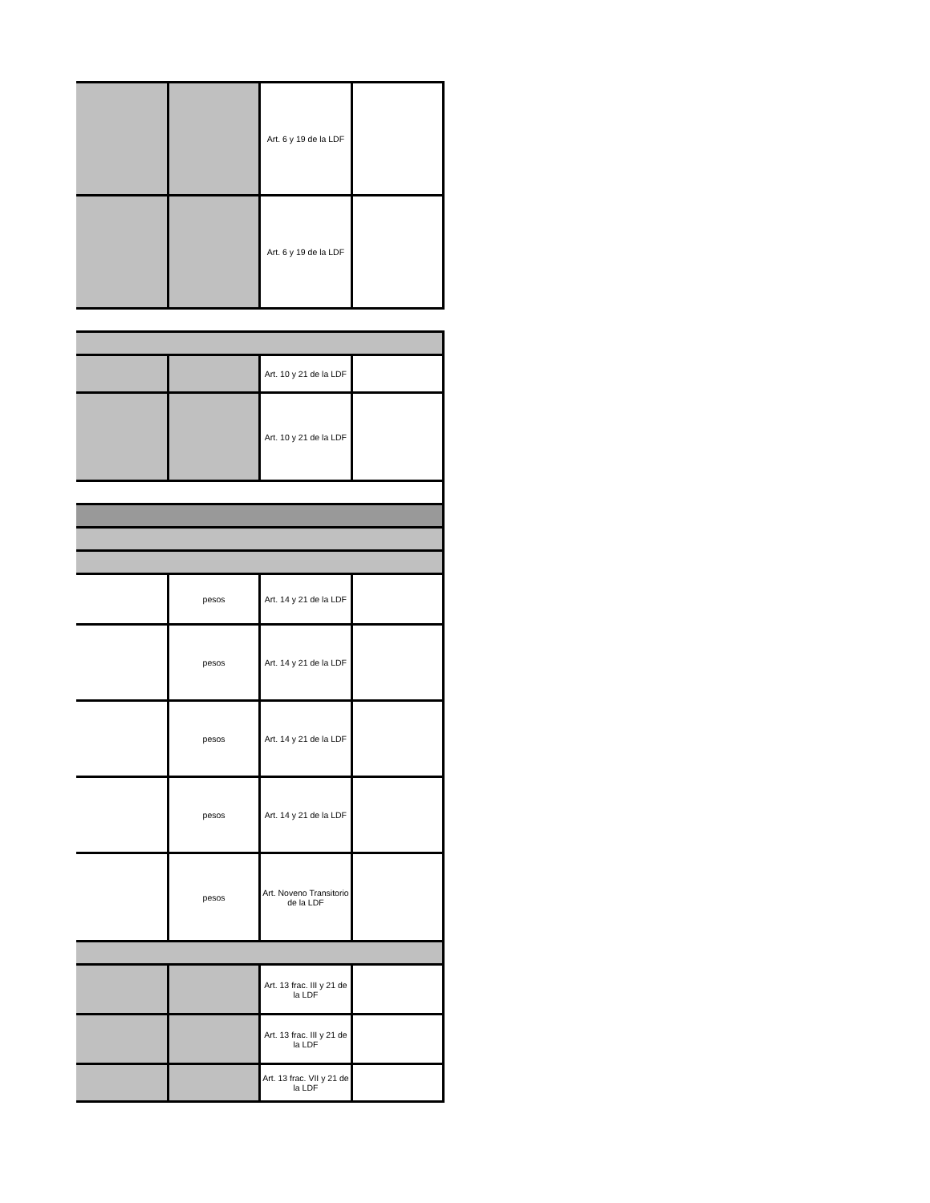| | | Art. 6 y 19 de la LDF | |
| | | Art. 6 y 19 de la LDF | |
| | | Art. 10 y 21 de la LDF | |
| | | Art. 10 y 21 de la LDF | |
| | pesos | Art. 14 y 21 de la LDF | |
| | pesos | Art. 14 y 21 de la LDF | |
| | pesos | Art. 14 y 21 de la LDF | |
| | pesos | Art. 14 y 21 de la LDF | |
| | pesos | Art. Noveno Transitorio de la LDF | |
| | | Art. 13 frac. III y 21 de la LDF | |
| | | Art. 13 frac. III y 21 de la LDF | |
| | | Art. 13 frac. VII y 21 de la LDF | |